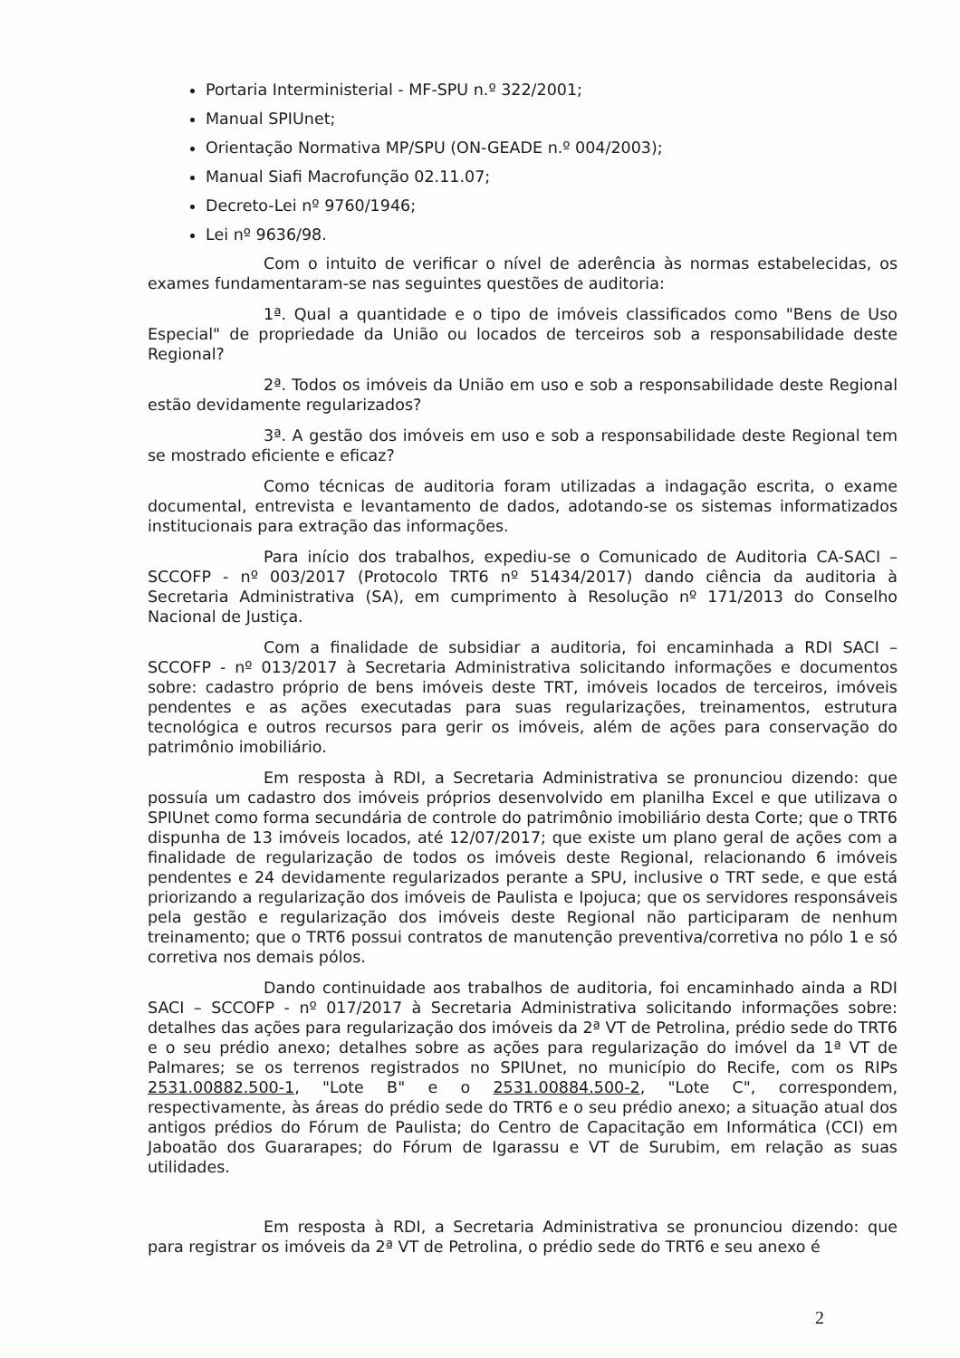Portaria Interministerial - MF-SPU n.º 322/2001;
Manual SPIUnet;
Orientação Normativa MP/SPU (ON-GEADE n.º 004/2003);
Manual Siafi Macrofunção 02.11.07;
Decreto-Lei nº 9760/1946;
Lei nº 9636/98.
Com o intuito de verificar o nível de aderência às normas estabelecidas, os exames fundamentaram-se nas seguintes questões de auditoria:
1ª. Qual a quantidade e o tipo de imóveis classificados como "Bens de Uso Especial" de propriedade da União ou locados de terceiros sob a responsabilidade deste Regional?
2ª. Todos os imóveis da União em uso e sob a responsabilidade deste Regional estão devidamente regularizados?
3ª. A gestão dos imóveis em uso e sob a responsabilidade deste Regional tem se mostrado eficiente e eficaz?
Como técnicas de auditoria foram utilizadas a indagação escrita, o exame documental, entrevista e levantamento de dados, adotando-se os sistemas informatizados institucionais para extração das informações.
Para início dos trabalhos, expediu-se o Comunicado de Auditoria CA-SACI – SCCOFP - nº 003/2017 (Protocolo TRT6 nº 51434/2017) dando ciência da auditoria à Secretaria Administrativa (SA), em cumprimento à Resolução nº 171/2013 do Conselho Nacional de Justiça.
Com a finalidade de subsidiar a auditoria, foi encaminhada a RDI SACI – SCCOFP - nº 013/2017 à Secretaria Administrativa solicitando informações e documentos sobre: cadastro próprio de bens imóveis deste TRT, imóveis locados de terceiros, imóveis pendentes e as ações executadas para suas regularizações, treinamentos, estrutura tecnológica e outros recursos para gerir os imóveis, além de ações para conservação do patrimônio imobiliário.
Em resposta à RDI, a Secretaria Administrativa se pronunciou dizendo: que possuía um cadastro dos imóveis próprios desenvolvido em planilha Excel e que utilizava o SPIUnet como forma secundária de controle do patrimônio imobiliário desta Corte; que o TRT6 dispunha de 13 imóveis locados, até 12/07/2017; que existe um plano geral de ações com a finalidade de regularização de todos os imóveis deste Regional, relacionando 6 imóveis pendentes e 24 devidamente regularizados perante a SPU, inclusive o TRT sede, e que está priorizando a regularização dos imóveis de Paulista e Ipojuca; que os servidores responsáveis pela gestão e regularização dos imóveis deste Regional não participaram de nenhum treinamento; que o TRT6 possui contratos de manutenção preventiva/corretiva no pólo 1 e só corretiva nos demais pólos.
Dando continuidade aos trabalhos de auditoria, foi encaminhado ainda a RDI SACI – SCCOFP - nº 017/2017 à Secretaria Administrativa solicitando informações sobre: detalhes das ações para regularização dos imóveis da 2ª VT de Petrolina, prédio sede do TRT6 e o seu prédio anexo; detalhes sobre as ações para regularização do imóvel da 1ª VT de Palmares; se os terrenos registrados no SPIUnet, no município do Recife, com os RIPs 2531.00882.500-1, "Lote B" e o 2531.00884.500-2, "Lote C", correspondem, respectivamente, às áreas do prédio sede do TRT6 e o seu prédio anexo; a situação atual dos antigos prédios do Fórum de Paulista; do Centro de Capacitação em Informática (CCI) em Jaboatão dos Guararapes; do Fórum de Igarassu e VT de Surubim, em relação as suas utilidades.
Em resposta à RDI, a Secretaria Administrativa se pronunciou dizendo: que para registrar os imóveis da 2ª VT de Petrolina, o prédio sede do TRT6 e seu anexo é
2